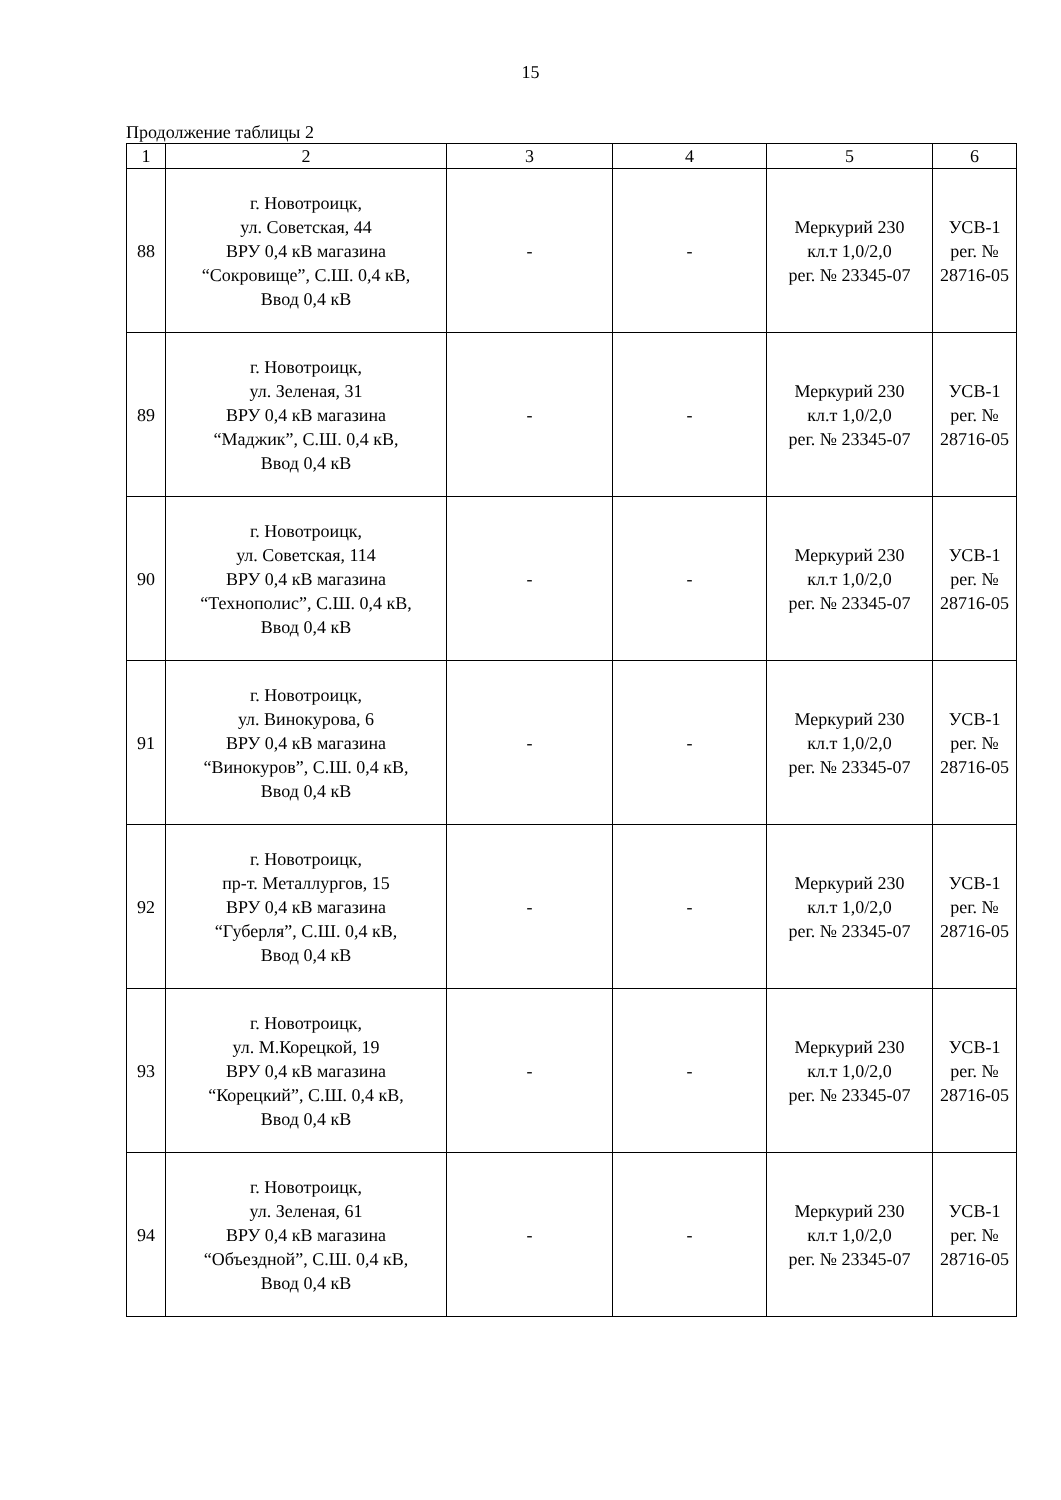15
Продолжение таблицы 2
| 1 | 2 | 3 | 4 | 5 | 6 |
| --- | --- | --- | --- | --- | --- |
| 88 | г. Новотроицк, ул. Советская, 44 ВРУ 0,4 кВ магазина “Сокровище”, С.Ш. 0,4 кВ, Ввод 0,4 кВ | - | - | Меркурий 230 кл.т 1,0/2,0 рег. № 23345-07 | УСВ-1 рег. № 28716-05 |
| 89 | г. Новотроицк, ул. Зеленая, 31 ВРУ 0,4 кВ магазина “Маджик”, С.Ш. 0,4 кВ, Ввод 0,4 кВ | - | - | Меркурий 230 кл.т 1,0/2,0 рег. № 23345-07 | УСВ-1 рег. № 28716-05 |
| 90 | г. Новотроицк, ул. Советская, 114 ВРУ 0,4 кВ магазина “Технополис”, С.Ш. 0,4 кВ, Ввод 0,4 кВ | - | - | Меркурий 230 кл.т 1,0/2,0 рег. № 23345-07 | УСВ-1 рег. № 28716-05 |
| 91 | г. Новотроицк, ул. Винокурова, 6 ВРУ 0,4 кВ магазина “Винокуров”, С.Ш. 0,4 кВ, Ввод 0,4 кВ | - | - | Меркурий 230 кл.т 1,0/2,0 рег. № 23345-07 | УСВ-1 рег. № 28716-05 |
| 92 | г. Новотроицк, пр-т. Металлургов, 15 ВРУ 0,4 кВ магазина “Губерля”, С.Ш. 0,4 кВ, Ввод 0,4 кВ | - | - | Меркурий 230 кл.т 1,0/2,0 рег. № 23345-07 | УСВ-1 рег. № 28716-05 |
| 93 | г. Новотроицк, ул. М.Корецкой, 19 ВРУ 0,4 кВ магазина “Корецкий”, С.Ш. 0,4 кВ, Ввод 0,4 кВ | - | - | Меркурий 230 кл.т 1,0/2,0 рег. № 23345-07 | УСВ-1 рег. № 28716-05 |
| 94 | г. Новотроицк, ул. Зеленая, 61 ВРУ 0,4 кВ магазина “Объездной”, С.Ш. 0,4 кВ, Ввод 0,4 кВ | - | - | Меркурий 230 кл.т 1,0/2,0 рег. № 23345-07 | УСВ-1 рег. № 28716-05 |